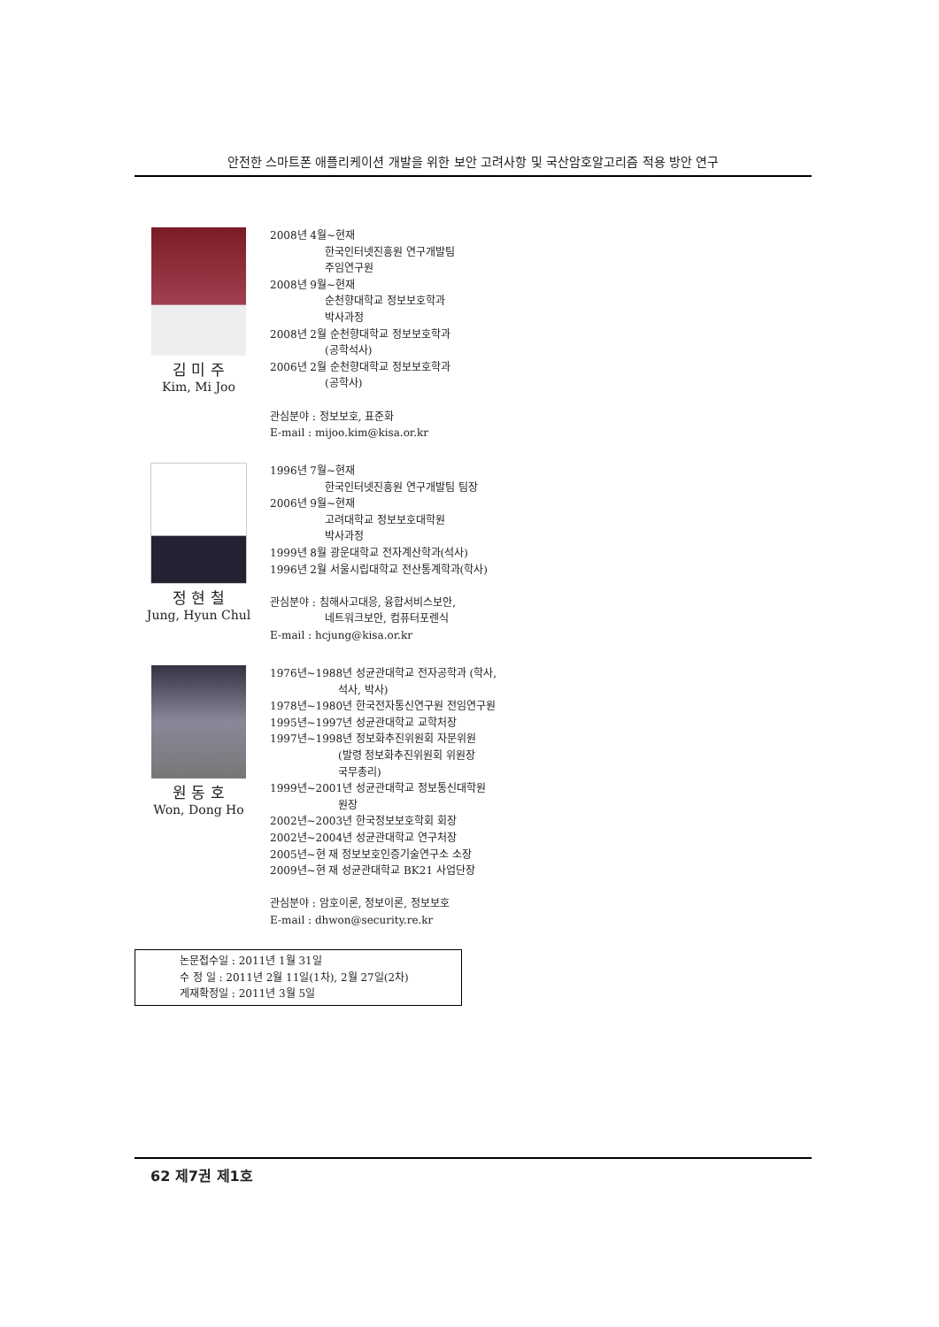안전한 스마트폰 애플리케이션 개발을 위한 보안 고려사항 및 국산암호알고리즘 적용 방안 연구
김 미 주
Kim, Mi Joo
2008년 4월~현재
한국인터넷진흥원 연구개발팀
주임연구원
2008년 9월~현재
순천향대학교 정보보호학과
박사과정
2008년 2월 순천향대학교 정보보호학과
(공학석사)
2006년 2월 순천향대학교 정보보호학과
(공학사)
관심분야 : 정보보호, 표준화
E-mail : mijoo.kim@kisa.or.kr
정 현 철
Jung, Hyun Chul
1996년 7월~현재
한국인터넷진흥원 연구개발팀 팀장
2006년 9월~현재
고려대학교 정보보호대학원
박사과정
1999년 8월 광운대학교 전자계산학과(석사)
1996년 2월 서울시립대학교 전산통계학과(학사)
관심분야 : 침해사고대응, 융합서비스보안,
네트워크보안, 컴퓨터포렌식
E-mail : hcjung@kisa.or.kr
원 동 호
Won, Dong Ho
1976년~1988년 성균관대학교 전자공학과 (학사,
석사, 박사)
1978년~1980년 한국전자통신연구원 전임연구원
1995년~1997년 성균관대학교 교학처장
1997년~1998년 정보화추진위원회 자문위원
(발령 정보화추진위원회 위원장
국무총리)
1999년~2001년 성균관대학교 정보통신대학원
원장
2002년~2003년 한국정보보호학회 회장
2002년~2004년 성균관대학교 연구처장
2005년~현 재 정보보호인증기술연구소 소장
2009년~현 재 성균관대학교 BK21 사업단장
관심분야 : 암호이론, 정보이론, 정보보호
E-mail : dhwon@security.re.kr
논문접수일 : 2011년 1월 31일
수 정 일 : 2011년 2월 11일(1차), 2월 27일(2차)
게재확정일 : 2011년 3월 5일
62 제7권 제1호